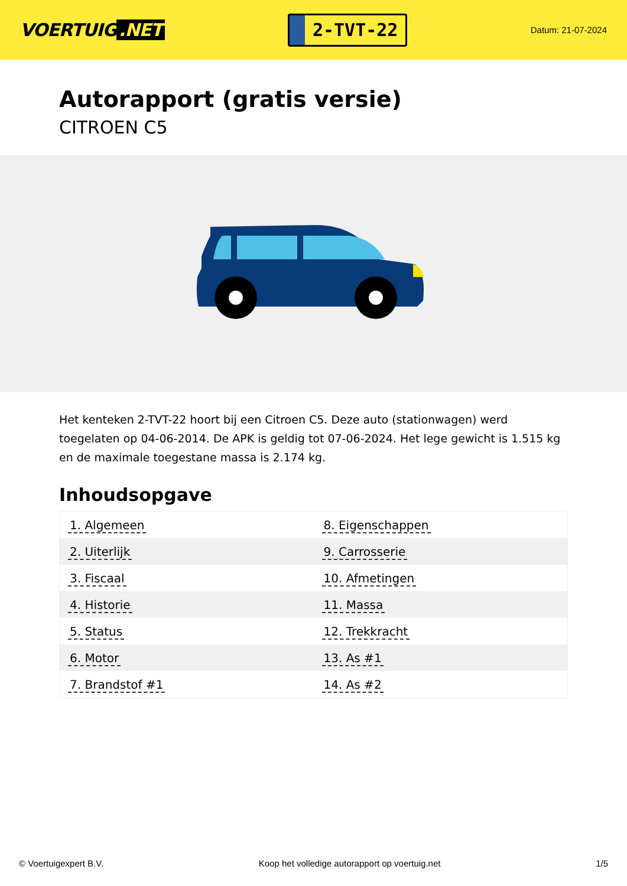VOERTUIG.NET
2-TVT-22
Datum: 21-07-2024
Autorapport (gratis versie)
CITROEN C5
Het kenteken 2-TVT-22 hoort bij een Citroen C5. Deze auto (stationwagen) werd toegelaten op 04-06-2014. De APK is geldig tot 07-06-2024. Het lege gewicht is 1.515 kg en de maximale toegestane massa is 2.174 kg.
Inhoudsopgave
| 1. Algemeen | 8. Eigenschappen |
| 2. Uiterlijk | 9. Carrosserie |
| 3. Fiscaal | 10. Afmetingen |
| 4. Historie | 11. Massa |
| 5. Status | 12. Trekkracht |
| 6. Motor | 13. As #1 |
| 7. Brandstof #1 | 14. As #2 |
© Voertuigexpert B.V. Koop het volledige autorapport op voertuig.net 1/5